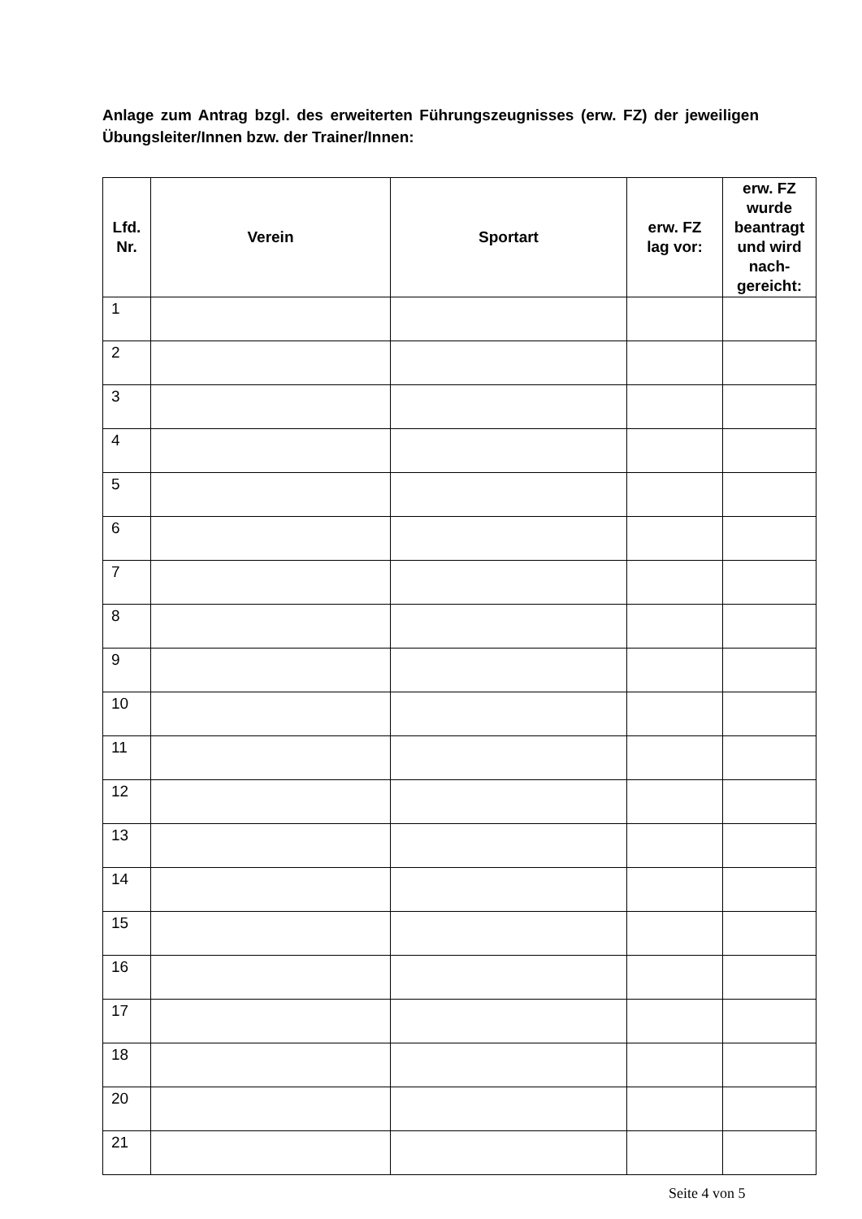Anlage zum Antrag bzgl. des erweiterten Führungszeugnisses (erw. FZ) der jeweiligen Übungsleiter/Innen bzw. der Trainer/Innen:
| Lfd. Nr. | Verein | Sportart | erw. FZ lag vor: | erw. FZ wurde beantragt und wird nach- gereicht: |
| --- | --- | --- | --- | --- |
| 1 | | | | |
| 2 | | | | |
| 3 | | | | |
| 4 | | | | |
| 5 | | | | |
| 6 | | | | |
| 7 | | | | |
| 8 | | | | |
| 9 | | | | |
| 10 | | | | |
| 11 | | | | |
| 12 | | | | |
| 13 | | | | |
| 14 | | | | |
| 15 | | | | |
| 16 | | | | |
| 17 | | | | |
| 18 | | | | |
| 20 | | | | |
| 21 | | | | |
Seite 4 von 5